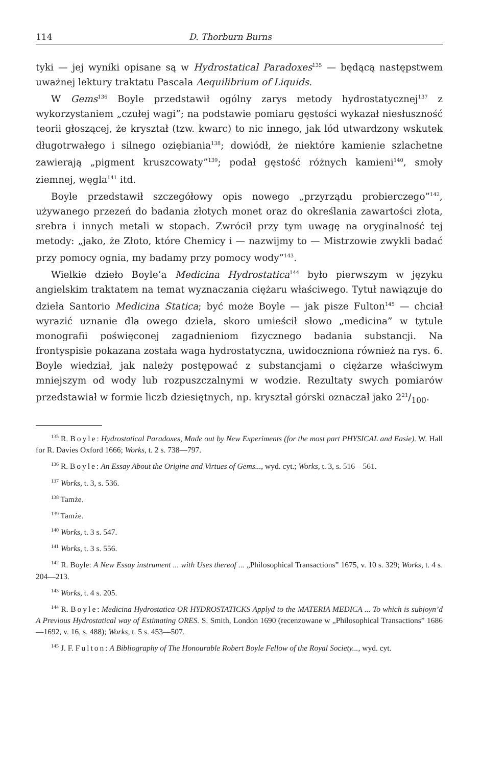114 D. Thorburn Burns
tyki — jej wyniki opisane są w Hydrostatical Paradoxes<sup>135</sup> — będącą następstwem uważnej lektury traktatu Pascala Aequilibrium of Liquids.
W Gems<sup>136</sup> Boyle przedstawił ogólny zarys metody hydrostatycznej<sup>137</sup> z wykorzystaniem „czułej wagi”; na podstawie pomiaru gęstości wykazał niesłuszność teorii głoszącej, że kryształ (tzw. kwarc) to nic innego, jak lód utwardzony wskutek długotrwałego i silnego oziębiania<sup>138</sup>; dowiódł, że niektóre kamienie szlachetne zawierają „pigment kruszcowaty”<sup>139</sup>; podał gęstość różnych kamieni<sup>140</sup>, smoły ziemnej, węgla<sup>141</sup> itd.
Boyle przedstawił szczegółowy opis nowego „przyrządu probierczego”<sup>142</sup>, używanego przezeń do badania złotych monet oraz do określania zawartości złota, srebra i innych metali w stopach. Zwrócił przy tym uwagę na oryginalność tej metody: „jako, że Złoto, które Chemicy i — nazwijmy to — Mistrzowie zwykli badać przy pomocy ognia, my badamy przy pomocy wody”<sup>143</sup>.
Wielkie dzieło Boyle’a Medicina Hydrostatica<sup>144</sup> było pierwszym w języku angielskim traktatem na temat wyznaczania ciężaru właściwego. Tytuł nawiązuje do dzieła Santorio Medicina Statica; być może Boyle — jak pisze Fulton<sup>145</sup> — chciał wyrazić uznanie dla owego dzieła, skoro umieścił słowo „medicina” w tytule monografii poświęconej zagadnieniom fizycznego badania substancji. Na frontyspisie pokazana została waga hydrostatyczna, uwidoczniona również na rys. 6. Boyle wiedział, jak należy postępować z substancjami o ciężarze właściwym mniejszym od wody lub rozpuszczalnymi w wodzie. Rezultaty swych pomiarów przedstawiał w formie liczb dziesiętnych, np. kryształ górski oznaczał jako 221/100.
<sup>135</sup> R. Boyle: Hydrostatical Paradoxes, Made out by New Experiments (for the most part PHYSICAL and Easie). W. Hall for R. Davies Oxford 1666; Works, t. 2 s. 738—797.
<sup>136</sup> R. Boyle: An Essay About the Origine and Virtues of Gems..., wyd. cyt.; Works, t. 3, s. 516—561.
<sup>137</sup> Works, t. 3, s. 536.
<sup>138</sup> Tamże.
<sup>139</sup> Tamże.
<sup>140</sup> Works, t. 3 s. 547.
<sup>141</sup> Works, t. 3 s. 556.
<sup>142</sup> R. Boyle: A New Essay instrument ... with Uses thereof ... „Philosophical Transactions” 1675, v. 10 s. 329; Works, t. 4 s. 204—213.
<sup>143</sup> Works, t. 4 s. 205.
<sup>144</sup> R. Boyle: Medicina Hydrostatica OR HYDROSTATICKS Applyd to the MATERIA MEDICA ... To which is subjoyn’d A Previous Hydrostatical way of Estimating ORES. S. Smith, London 1690 (recenzowane w „Philosophical Transactions” 1686—1692, v. 16, s. 488); Works, t. 5 s. 453—507.
<sup>145</sup> J. F. Fulton: A Bibliography of The Honourable Robert Boyle Fellow of the Royal Society..., wyd. cyt.